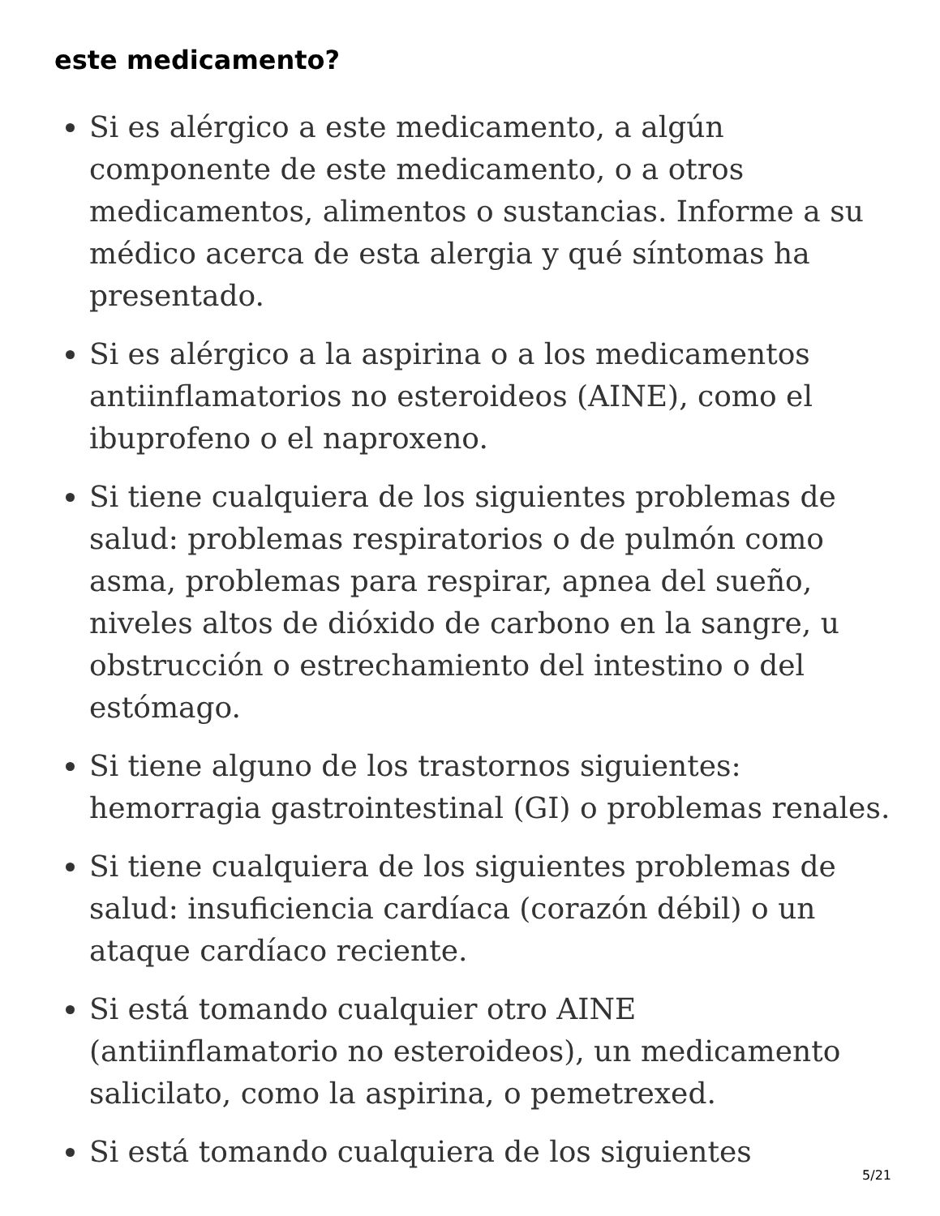este medicamento?
Si es alérgico a este medicamento, a algún componente de este medicamento, o a otros medicamentos, alimentos o sustancias. Informe a su médico acerca de esta alergia y qué síntomas ha presentado.
Si es alérgico a la aspirina o a los medicamentos antiinflamatorios no esteroideos (AINE), como el ibuprofeno o el naproxeno.
Si tiene cualquiera de los siguientes problemas de salud: problemas respiratorios o de pulmón como asma, problemas para respirar, apnea del sueño, niveles altos de dióxido de carbono en la sangre, u obstrucción o estrechamiento del intestino o del estómago.
Si tiene alguno de los trastornos siguientes: hemorragia gastrointestinal (GI) o problemas renales.
Si tiene cualquiera de los siguientes problemas de salud: insuficiencia cardíaca (corazón débil) o un ataque cardíaco reciente.
Si está tomando cualquier otro AINE (antiinflamatorio no esteroideos), un medicamento salicilato, como la aspirina, o pemetrexed.
Si está tomando cualquiera de los siguientes
5/21